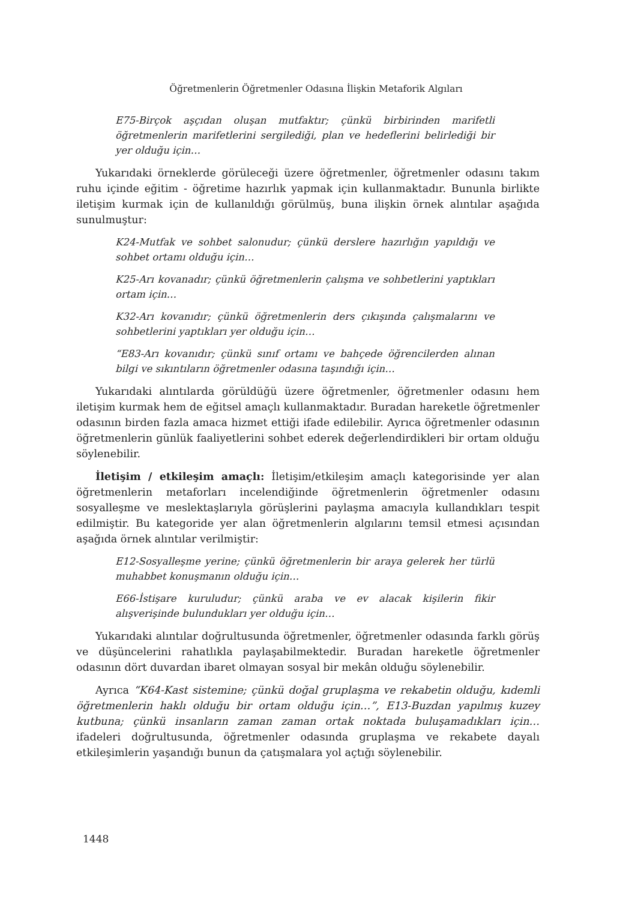Öğretmenlerin Öğretmenler Odasına İlişkin Metaforik Algıları
E75-Birçok aşçıdan oluşan mutfaktır; çünkü birbirinden marifetli öğretmenlerin marifetlerini sergilediği, plan ve hedeflerini belirlediği bir yer olduğu için…
Yukarıdaki örneklerde görüleceği üzere öğretmenler, öğretmenler odasını takım ruhu içinde eğitim - öğretime hazırlık yapmak için kullanmaktadır. Bununla birlikte iletişim kurmak için de kullanıldığı görülmüş, buna ilişkin örnek alıntılar aşağıda sunulmuştur:
K24-Mutfak ve sohbet salonudur; çünkü derslere hazırlığın yapıldığı ve sohbet ortamı olduğu için…
K25-Arı kovanadır; çünkü öğretmenlerin çalışma ve sohbetlerini yaptıkları ortam için…
K32-Arı kovanıdır; çünkü öğretmenlerin ders çıkışında çalışmalarını ve sohbetlerini yaptıkları yer olduğu için…
“E83-Arı kovanıdır; çünkü sınıf ortamı ve bahçede öğrencilerden alınan bilgi ve sıkıntıların öğretmenler odasına taşındığı için…
Yukarıdaki alıntılarda görüldüğü üzere öğretmenler, öğretmenler odasını hem iletişim kurmak hem de eğitsel amaçlı kullanmaktadır. Buradan hareketle öğretmenler odasının birden fazla amaca hizmet ettiği ifade edilebilir. Ayrıca öğretmenler odasının öğretmenlerin günlük faaliyetlerini sohbet ederek değerlendirdikleri bir ortam olduğu söylenebilir.
İletişim / etkileşim amaçlı: İletişim/etkileşim amaçlı kategorisinde yer alan öğretmenlerin metaforları incelendiğinde öğretmenlerin öğretmenler odasını sosyalleşme ve meslektaşlarıyla görüşlerini paylaşma amacıyla kullandıkları tespit edilmiştir. Bu kategoride yer alan öğretmenlerin algılarını temsil etmesi açısından aşağıda örnek alıntılar verilmiştir:
E12-Sosyalleşme yerine; çünkü öğretmenlerin bir araya gelerek her türlü muhabbet konuşmanın olduğu için…
E66-İstişare kuruludur; çünkü araba ve ev alacak kişilerin fikir alışverişinde bulundukları yer olduğu için…
Yukarıdaki alıntılar doğrultusunda öğretmenler, öğretmenler odasında farklı görüş ve düşüncelerini rahatlıkla paylaşabilmektedir. Buradan hareketle öğretmenler odasının dört duvardan ibaret olmayan sosyal bir mekân olduğu söylenebilir.
Ayrıca “K64-Kast sistemine; çünkü doğal gruplaşma ve rekabetin olduğu, kıdemli öğretmenlerin haklı olduğu bir ortam olduğu için…”, E13-Buzdan yapılmış kuzey kutbuna; çünkü insanların zaman zaman ortak noktada buluşamadıkları için… ifadeleri doğrultusunda, öğretmenler odasında gruplaşma ve rekabete dayalı etkileşimlerin yaşandığı bunun da çatışmalara yol açtığı söylenebilir.
1448